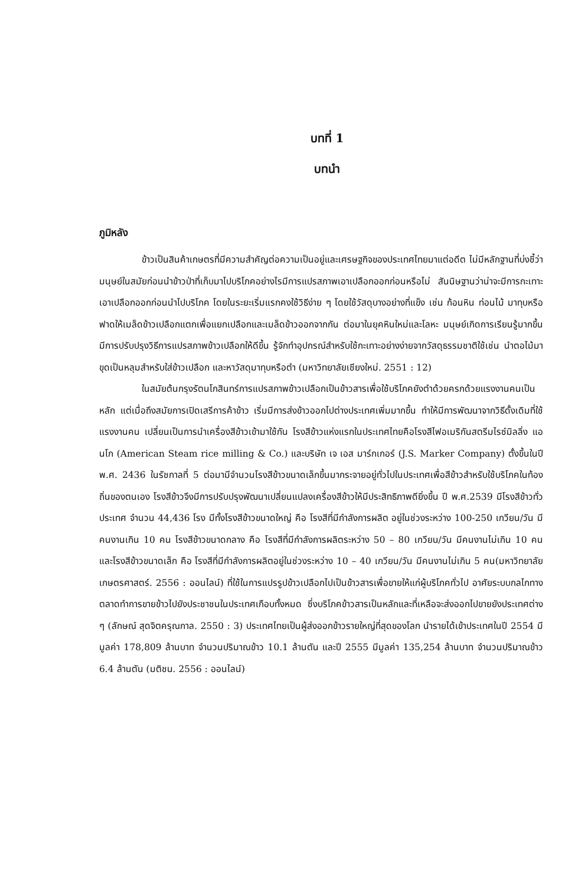บทที่ 1
บทนำ
ภูมิหลัง
ข้าวเป็นสินค้าเกษตรที่มีความสำคัญต่อความเป็นอยู่และเศรษฐกิจของประเทศไทยมาแต่อดีต ไม่มีหลักฐานที่บ่งชี้ว่ามนุษย์ในสมัยก่อนนำข้าวป่าที่เก็บมาไปบริโภคอย่างไรมีการแปรสภาพเอาเปลือกออกก่อนหรือไม่ สันนิษฐานว่าน่าจะมีการกะเทาะเอาเปลือกออกก่อนนำไปบริโภค โดยในระยะเริ่มแรกคงใช้วิธีง่าย ๆ โดยใช้วัสดุบางอย่างที่แข็ง เช่น ก้อนหิน ท่อนไม้ มาทุบหรือฟาดให้เมล็ดข้าวเปลือกแตกเพื่อแยกเปลือกและเมล็ดข้าวออกจากกัน ต่อมาในยุคหินใหม่และโลหะ มนุษย์เกิดการเรียนรู้มากขึ้นมีการปรับปรุงวิธีการแปรสภาพข้าวเปลือกให้ดีขึ้น รู้จักทำอุปกรณ์สำหรับใช้กะเทาะอย่างง่ายจากวัสดุธรรมชาติใช้เช่น นำตอไม้มาขุดเป็นหลุมสำหรับใส่ข้าวเปลือก และหาวัสดุมาทุบหรือตำ (มหาวิทยาลัยเชียงใหม่. 2551 : 12)
ในสมัยต้นกรุงรัตนโกสินทร์การแปรสภาพข้าวเปลือกเป็นข้าวสารเพื่อใช้บริโภคยังตำด้วยครกด้วยแรงงานคนเป็นหลัก แต่เมื่อถึงสมัยการเปิดเสรีการค้าข้าว เริ่มมีการส่งข้าวออกไปต่างประเทศเพิ่มมากขึ้น ทำให้มีการพัฒนาจากวิธีดั้งเดิมที่ใช้แรงงานคน เปลี่ยนเป็นการนำเครื่องสีข้าวเข้ามาใช้กัน โรงสีข้าวแห่งแรกในประเทศไทยคือโรงสีไฟอเมริกันสตรีมไรซ์มิลลิ่ง แอนโก (American Steam rice milling & Co.) และบริษัท เจ เอส มาร์กเกอร์ (J.S. Marker Company) ตั้งขึ้นในปี พ.ศ. 2436 ในรัชกาลที่ 5 ต่อมามีจำนวนโรงสีข้าวขนาดเล็กขึ้นมากระจายอยู่ทั่วไปในประเทศเพื่อสีข้าวสำหรับใช้บริโภคในท้องถิ่นของตนเอง โรงสีข้าวจึงมีการปรับปรุงพัฒนาเปลี่ยนแปลงเครื่องสีข้าวให้มีประสิทธิภาพดียิ่งขึ้น ปี พ.ศ.2539 มีโรงสีข้าวทั่วประเทศ จำนวน 44,436 โรง มีทั้งโรงสีข้าวขนาดใหญ่ คือ โรงสีที่มีกำลังการผลิต อยู่ในช่วงระหว่าง 100-250 เกวียน/วัน มีคนงานเกิน 10 คน โรงสีข้าวขนาดกลาง คือ โรงสีที่มีกำลังการผลิตระหว่าง 50 – 80 เกวียน/วัน มีคนงานไม่เกิน 10 คน และโรงสีข้าวขนาดเล็ก คือ โรงสีที่มีกำลังการผลิตอยู่ในช่วงระหว่าง 10 – 40 เกวียน/วัน มีคนงานไม่เกิน 5 คน(มหาวิทยาลัยเกษตรศาสตร์. 2556 : ออนไลน์) ที่ใช้ในการแปรรูปข้าวเปลือกไปเป็นข้าวสารเพื่อขายให้แก่ผู้บริโภคทั่วไป อาศัยระบบกลไกทางตลาดทำการขายข้าวไปยังประชาชนในประเทศเกือบทั้งหมด ซึ่งบริโภคข้าวสารเป็นหลักและที่เหลือจะส่งออกไปขายยังประเทศต่าง ๆ (ลักษณ์ สุดจิตครุณกาล. 2550 : 3) ประเทศไทยเป็นผู้ส่งออกข้าวรายใหญ่ที่สุดของโลก นำรายได้เข้าประเทศในปี 2554 มี มูลค่า 178,809 ล้านบาท จำนวนปริมาณข้าว 10.1 ล้านตัน และปี 2555 มีมูลค่า 135,254 ล้านบาท จำนวนปริมาณข้าว 6.4 ล้านตัน (มติชน. 2556 : ออนไลน์)